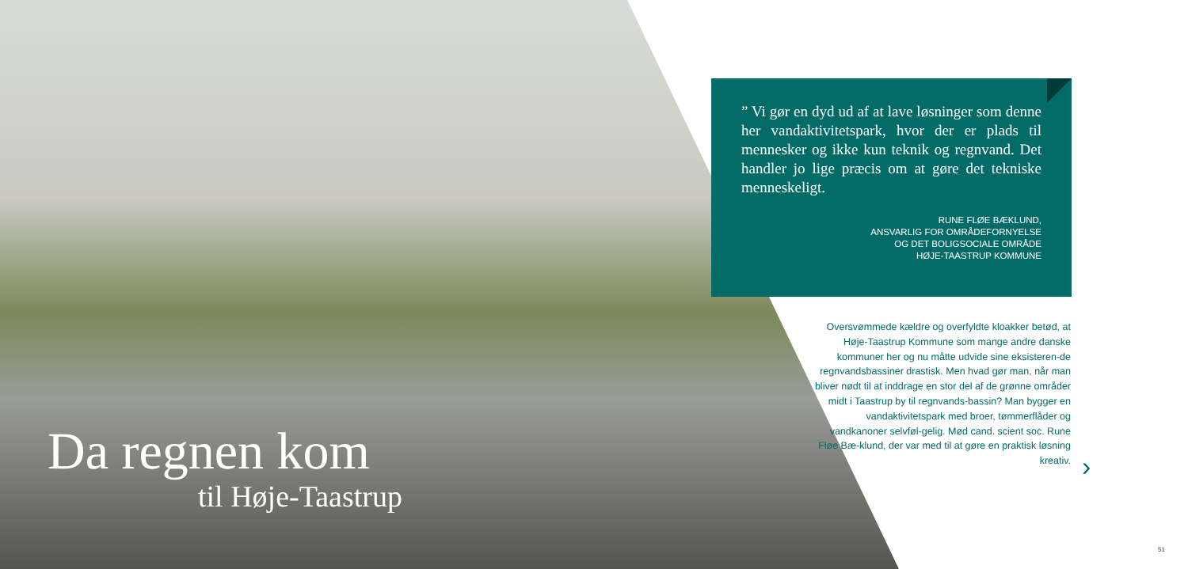Da regnen kom
til Høje-Taastrup
” Vi gør en dyd ud af at lave løsninger som denne her vandaktivitetspark, hvor der er plads til mennesker og ikke kun teknik og regnvand. Det handler jo lige præcis om at gøre det tekniske menneskeligt.
RUNE FLØE BÆKLUND,
ANSVARLIG FOR OMRÅDEFORNYELSE
OG DET BOLIGSOCIALE OMRÅDE
HØJE-TAASTRUP KOMMUNE
Oversvømmede kældre og overfyldte kloakker betød, at Høje-Taastrup Kommune som mange andre danske kommuner her og nu måtte udvide sine eksisteren-de regnvandsbassiner drastisk. Men hvad gør man, når man bliver nødt til at inddrage en stor del af de grønne områder midt i Taastrup by til regnvands-bassin? Man bygger en vandaktivitetspark med broer, tømmerflåder og vandkanoner selvføl-gelig. Mød cand. scient soc. Rune Fløe Bæ-klund, der var med til at gøre en praktisk løsning kreativ.
›
51